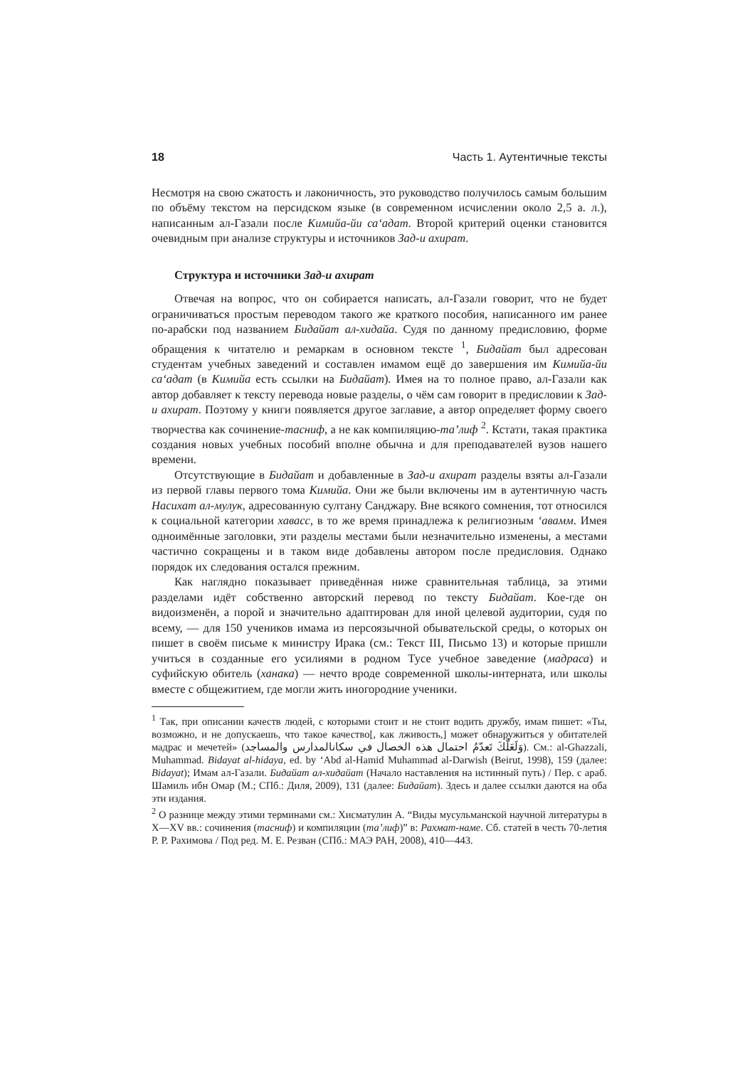18 Часть 1. Аутентичные тексты
Несмотря на свою сжатость и лаконичность, это руководство получилось самым большим по объёму текстом на персидском языке (в современном исчислении около 2,5 а. л.), написанным ал-Газали после Кимийа-йи са‘адат. Второй критерий оценки становится очевидным при анализе структуры и источников Зад-и ахират.
Структура и источники Зад-и ахират
Отвечая на вопрос, что он собирается написать, ал-Газали говорит, что не будет ограничиваться простым переводом такого же краткого пособия, написанного им ранее по-арабски под названием Бидайат ал-хидайа. Судя по данному предисловию, форме обращения к читателю и ремаркам в основном тексте <sup>1</sup>, Бидайат был адресован студентам учебных заведений и составлен имамом ещё до завершения им Кимийа-йи са‘адат (в Кимийа есть ссылки на Бидайат). Имея на то полное право, ал-Газали как автор добавляет к тексту перевода новые разделы, о чём сам говорит в предисловии к Зад-и ахират. Поэтому у книги появляется другое заглавие, а автор определяет форму своего творчества как сочинение-тасниф, а не как компиляцию-та’лиф <sup>2</sup>. Кстати, такая практика создания новых учебных пособий вполне обычна и для преподавателей вузов нашего времени.
Отсутствующие в Бидайат и добавленные в Зад-и ахират разделы взяты ал-Газали из первой главы первого тома Кимийа. Они же были включены им в аутентичную часть Насихат ал-мулук, адресованную султану Санджару. Вне всякого сомнения, тот относился к социальной категории хавасс, в то же время принадлежа к религиозным ‘авамм. Имея одноимённые заголовки, эти разделы местами были незначительно изменены, а местами частично сокращены и в таком виде добавлены автором после предисловия. Однако порядок их следования остался прежним.
Как наглядно показывает приведённая ниже сравнительная таблица, за этими разделами идёт собственно авторский перевод по тексту Бидайат. Кое-где он видоизменён, а порой и значительно адаптирован для иной целевой аудитории, судя по всему, — для 150 учеников имама из персоязычной обывательской среды, о которых он пишет в своём письме к министру Ирака (см.: Текст III, Письмо 13) и которые пришли учиться в созданные его усилиями в родном Тусе учебное заведение (мадраса) и суфийскую обитель (ханака) — нечто вроде современной школы-интерната, или школы вместе с общежитием, где могли жить иногородние ученики.
<sup>1</sup> Так, при описании качеств людей, с которыми стоит и не стоит водить дружбу, имам пишет: «Ты, возможно, и не допускаешь, что такое качество[, как лживость,] может обнаружиться у обитателей мадрас и мечетей» (وَلَعَلَّكَ تَعدّمُ احتمال هذه الخصال في سكانالمدارس والمساجد). См.: al-Ghazzali, Muhammad. Bidayat al-hidaya, ed. by ‘Abd al-Hamid Muhammad al-Darwish (Beirut, 1998), 159 (далее: Bidayat); Имам ал-Газали. Бидайат ал-хидайат (Начало наставления на истинный путь) / Пер. с араб. Шамиль ибн Омар (М.; СПб.: Диля, 2009), 131 (далее: Бидайат). Здесь и далее ссылки даются на оба эти издания.
<sup>2</sup> О разнице между этими терминами см.: Хисматулин А. “Виды мусульманской научной литературы в X—XV вв.: сочинения (тасниф) и компиляции (та’лиф)” в: Рахмат-наме. Сб. статей в честь 70-летия Р. Р. Рахимова / Под ред. М. Е. Резван (СПб.: МАЭ РАН, 2008), 410—443.